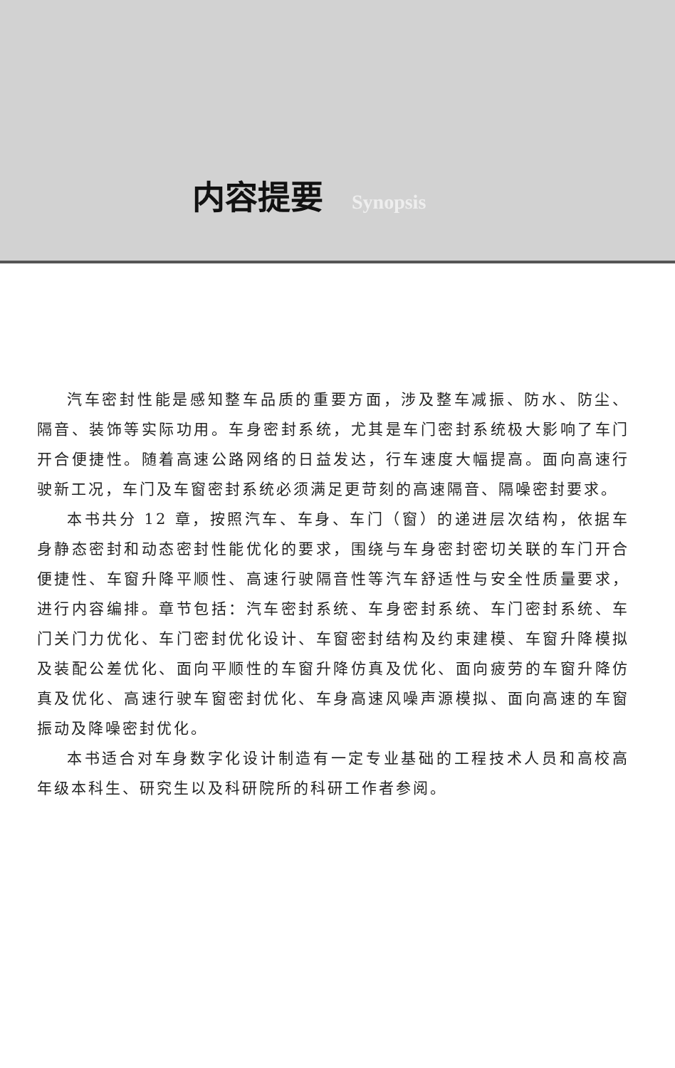内容提要 Synopsis
汽车密封性能是感知整车品质的重要方面，涉及整车减振、防水、防尘、隔音、装饰等实际功用。车身密封系统，尤其是车门密封系统极大影响了车门开合便捷性。随着高速公路网络的日益发达，行车速度大幅提高。面向高速行驶新工况，车门及车窗密封系统必须满足更苛刻的高速隔音、隔噪密封要求。
本书共分 12 章，按照汽车、车身、车门（窗）的递进层次结构，依据车身静态密封和动态密封性能优化的要求，围绕与车身密封密切关联的车门开合便捷性、车窗升降平顺性、高速行驶隔音性等汽车舒适性与安全性质量要求，进行内容编排。章节包括：汽车密封系统、车身密封系统、车门密封系统、车门关门力优化、车门密封优化设计、车窗密封结构及约束建模、车窗升降模拟及装配公差优化、面向平顺性的车窗升降仿真及优化、面向疲劳的车窗升降仿真及优化、高速行驶车窗密封优化、车身高速风噪声源模拟、面向高速的车窗振动及降噪密封优化。
本书适合对车身数字化设计制造有一定专业基础的工程技术人员和高校高年级本科生、研究生以及科研院所的科研工作者参阅。